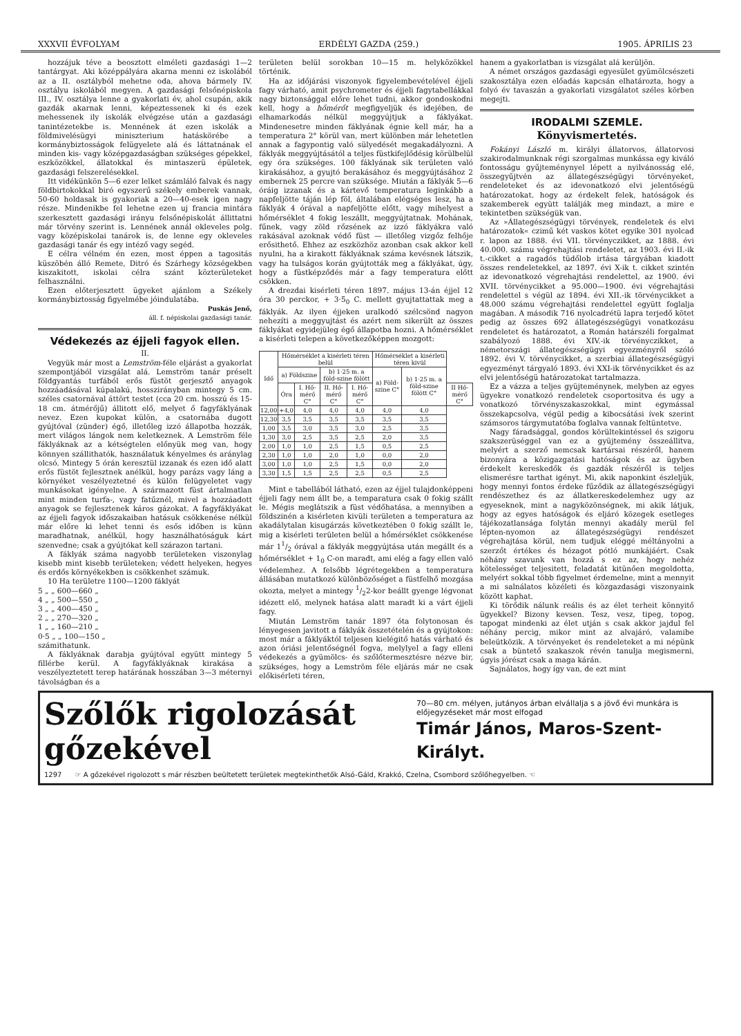XXXVII ÉVFOLYAM ERDÉLYI GAZDA (259.) 1905. ÁPRILIS 23
hozzájuk téve a beosztott elméleti gazdasági 1—2 tantárgyat. Aki középpályára akarna menni ez iskolából az a II. osztályból mehetne oda, ahova bármely IV. osztályu iskolából megyen. A gazdasági felsőnépiskola III., IV. osztálya lenne a gyakorlati év, ahol csupán, akik gazdák akarnak lenni, képeztessenek ki és ezek mehessenek ily iskolák elvégzése után a gazdasági tanintézetekbe is. Mennének át ezen iskolák a földmivelésügyi miniszterium hatáskörébe a kormánybiztosságok felügyelete alá és láttatnának el minden kis- vagy középgazdaságban szükséges gépekkel, eszközökkel, állatokkal és mintaszerü épületek, gazdasági felszerelésekkel.
Itt vidékünkön 5—6 ezer lelket számláló falvak és nagy földbirtokokkal biró egyszerű székely emberek vannak, 50-60 holdasak is gyakoriak a 20—40-esek igen nagy része. Mindenikbe fel lehetne ezen uj francia mintára szerkesztett gazdasági irányu felsőnépiskolát állittatni már törvény szerint is. Lennének annál okleveles polg. vagy középiskolai tanárok is, de lenne egy okleveles gazdasági tanár és egy intéző vagy segéd.
E célra vélném én ezen, most éppen a tagositás küszöbén álló Remete, Ditró és Szárhegy községekben kiszakitott, iskolai célra szánt közterületeket felhasználni.
Ezen előterjesztett ügyeket ajánlom a Székely kormánybiztosság figyelmébe jóindulatába.
Puskás Jenő,
áll. f. népiskolai gazdasági tanár.
Védekezés az éjjeli fagyok ellen.
II.
Vegyük már most a Lemström-féle eljárást a gyakorlat szempontjából vizsgálat alá. Lemström tanár préselt földgyantás turfából erős füstöt gerjesztő anyagok hozzáadásával kúpalakú, hosszirányban mintegy 5 cm. széles csatornával áttört testet (cca 20 cm. hosszú és 15-18 cm. átmérőjű) állitott elő, melyet ő fagyfáklyának nevez. Ezen kupokat külön, a csatornába dugott gyújtóval (zünder) égő, illetőleg izzó állapotba hozzák, mert világos lángok nem keletkeznek. A Lemström féle fáklyáknak az a kétségtelen előnyük meg van, hogy könnyen szállithatók, használatuk kényelmes és aránylag olcsó. Mintegy 5 órán keresztül izzanak és ezen idő alatt erős füstöt fejlesztnek anélkül, hogy parázs vagy láng a környéket veszélyeztetné és külön felügyeletet vagy munkásokat igényelne. A származott füst ártalmatlan mint minden turfa-, vagy fatűznél, mivel a hozzáadott anyagok se fejlesztenek káros gázokat. A fagyfáklyákat az éjjeli fagyok időszakaiban hatásuk csökkenése nélkül már előre ki lehet tenni és esős időben is künn maradhatnak, anélkül, hogy használhatóságuk kárt szenvedne; csak a gyújtókat kell szárazon tartani.
A fáklyák száma nagyobb területeken viszonylag kisebb mint kisebb területeken; védett helyeken, hegyes és erdős környékekben is csökkenhet számuk.
10 Ha területre 1100—1200 fáklyát
5 „ „ 600—660 „
4 „ „ 500—550 „
3 „ „ 400—450 „
2 „ „ 270—320 „
1 „ „ 160—210 „
0·5 „ „ 100—150 „
számithatunk.
A fáklyáknak darabja gyújtóval együtt mintegy 5 fillérbe kerül. A fagyfáklyáknak kirakása a veszélyeztetett terep határának hosszában 3—3 méternyi távolságban és a
területen belül sorokban 10—15 m. helyközökkel történik.
Ha az időjárási viszonyok figyelembevételével éjjeli fagy várható, amit psychrometer és éjjeli fagytabellákkal nagy biztonsággal előre lehet tudni, akkor gondoskodni kell, hogy a hőmérőt megfigyeljük és idejében, de elhamarkodás nélkül meggyújtjuk a fáklyákat. Mindenesetre minden fáklyának égnie kell már, ha a temperatura 2° körül van, mert különben már lehetetlen annak a fagypontig való sülyedését megakadályozni. A fáklyák meggyújtásától a teljes füstkifejlődésig körülbelül egy óra szükséges. 100 fáklyának sik területen való kirakásához, a gyujtó berakásához és meggyújtásához 2 embernek 25 percre van szüksége. Miután a fáklyák 5—6 óráig izzanak és a kártevő temperatura leginkább a napfeljötte táján lép föl, általában elégséges lesz, ha a fáklyák 4 órával a napfeljötte előtt, vagy mihelyest a hőmérséklet 4 fokig leszállt, meggyújtatnak. Mohának, fűnek, vagy zöld rőzsének az izzó fáklyákra való rakásával azoknak védő füst — illetőleg vizgőz felhője erősithető. Ehhez az eszközhöz azonban csak akkor kell nyulni, ha a kirakott fáklyáknak száma kevésnek látszik, vagy ha tulságos korán gyújtották meg a fáklyákat, úgy, hogy a füstképződés már a fagy temperatura előtt csökken.
A drezdai kisérleti téren 1897. május 13-án éjjel 12 óra 30 perckor, + 3·5<sub>0</sub> C. mellett gyujtattattak meg a fáklyák. Az ilyen éjjeken uralkodó szélcsönd nagyon nehezíti a meggyujtást és azért nem sikerült az összes fáklyákat egyidejüleg égő állapotba hozni. A hőmérséklet a kisérleti telepen a következőképpen mozgott:
| Idő | Hőmérséklet a kisérleti téren belül | | | | Hőmérséklet a kisérleti téren kivül | | |
| --- | --- | --- | --- | --- | --- | --- | --- |
| | a) Földszine | | b) 1·25 m. a föld-szine fölött | | a) Föld-szine C° | b) 1·25 m. a föld-szine fölött C° | |
| | Óra | I. Hő-mérő C° | II. Hő-mérő C° | I. Hő-mérő C° | | | II Hő-mérő C° |
| 12,00 | +4,0 | 4,0 | 4,0 | 4,0 | 4,0 | 4,0 | |
| 12,30 | 3,5 | 3,5 | 3,5 | 3,5 | 3,5 | 3,5 | |
| 1,00 | 3,5 | 3,0 | 3,5 | 3,0 | 2,5 | 3,5 | |
| 1,30 | 3,0 | 2,5 | 3,5 | 2,5 | 2,0 | 3,5 | |
| 2,00 | 1,0 | 1,0 | 2,5 | 1,5 | 0,5 | 2,5 | |
| 2,30 | 1,0 | 1,0 | 2,0 | 1,0 | 0,0 | 2,0 | |
| 3,00 | 1,0 | 1,0 | 2,5 | 1,5 | 0,0 | 2,0 | |
| 3,30 | 1,5 | 1,5 | 2,5 | 2,5 | 0,5 | 2,5 | |
Mint e tabellából látható, ezen az éjjel tulajdonképpeni éjjeli fagy nem állt be, a temparatura csak 0 fokig szállt le. Mégis meglátszik a füst védőhatása, a mennyiben a földszinén a kisérleten kivüli területen a tempe­ratura az akadálytalan kisugárzás következtében 0 fokig szállt le, mig a kisérleti területen belül a hőmérséklet csökkenése már 11/2 órával a fáklyák meggyújtása után megállt és a hőmérséklet + 1<sub>0</sub> C-on maradt, ami elég a fagy ellen való védelemhez. A felsőbb légrétegekben a temperatura állásában mutatkozó különbözőséget a füstfelhő mozgása okozta, melyet a mintegy 1/22-kor beállt gyenge légvonat idézett elő, melynek hatása alatt maradt ki a várt éjjeli fagy.
Miután Lemström tanár 1897 óta folytonosan és lényegesen javitott a fáklyák összetételén és a gyújtokon: most már a fáklyáktól teljesen kielégitő hatás várható és azon óriási jelentőségnél fogva, melylyel a fagy elleni védekezés a gyümölcs- és szőlőtermesztésre nézve bir, szükséges, hogy a Lemström féle eljárás már ne csak előkisérleti téren,
hanem a gyakorlatban is vizsgálat alá kerüljön.
A német országos gazdasági egyesület gyümölcsészeti szakosztálya ezen előadás kapcsán elhatározta, hogy a folyó év tavaszán a gyakorlati vizsgálatot széles körben megejti.
IRODALMI SZEMLE.
Könyvismertetés.
Fokányi László m. királyi állatorvos, állatorvosi szakirodalmunknak régi szorgalmas munkássa egy kiváló fontosságu gyűjteménynyel lépett a nyilvánosság elé, összegyűjtvén az állategészségügyi törvényeket, rendeleteket és az idevonatkozó elvi jelentőségü határozatokat. hogy az érdekelt felek, hatóságok és szakemberek együtt találják meg mindazt, a mire e tekintetben szükségük van.
Az »Állategészségügyi törvények, rendeletek és elvi határozatok« czimű két vaskos kötet egyike 301 nyolcad r. lapon az 1888. évi VII. törvényczikket, az 1888. évi 40.000. számu végrehajtási rendeletet, az 1903. évi II.-ik t.-cikket a ragadós tüdőlob irtása tárgyában kiadott összes rendeletekkel, az 1897. évi X-ik t. cikket szintén az idevonatkozó végrehajtási rendelettel, az 1900. évi XVII. törvénycikket a 95.000—1900. évi végrehajtási rendelettel s végül az 1894. évi XII.-ik törvénycikket a 48.000 számu végrehajtási rendelettel együtt foglalja magában. A második 716 nyolcadrétü lapra terjedő kötet pedig az összes 692 állategészségügyi vonatkozásu rendeletet és határozatot, a Román határszéli forgalmat szabályozó 1888. évi XIV.-ik törvényczikket, a németországi állategészségügyi egyezményről szóló 1892. évi V. törvénycikket, a szerbiai állategészségügyi egyezményt tárgyaló 1893. évi XXI-ik törvénycikket és az elvi jelentőségü határozatokat tartalmazza.
Ez a vázza a teljes gyüjteménynek, melyben az egyes ügyekre vonatkozó rendeletek csoportositva és ugy a vonatkozó törvényszakaszokkal, mint egymással összekapcsolva, végül pedig a kibocsátási ívek szerint számsoros tárgymutatóba foglalva vannak feltüntetve.
Nagy fáradsággal, gondos körültekintéssel és szigoru szakszerüséggel van ez a gyüjtemény összeállitva, melyért a szerző nemcsak kartársai részéről, hanem bizonyára a közigazgatási hatóságok és az ügyben érdekelt kereskedők és gazdák részéről is teljes elismerésre tarthat igényt. Mi, akik naponkint észleljük, hogy mennyi fontos érdeke fűződik az állategészségügyi rendészethez és az állatkereskedelemhez ugy az egyeseknek, mint a nagyközönségnek, mi akik látjuk, hogy az egyes hatóságok és eljáró közegek esetleges tájékozatlansága folytán mennyi akadály merül fel lépten-nyomon az állategészségügyi rendészet végrehajtása körül, nem tudjuk eléggé méltányolni a szerzőt értékes és hézagot pótló munkájáért. Csak néhány szavunk van hozzá s ez az, hogy nehéz kötelességet teljesitett, feladatát kitünően megoldotta, melyért sokkal több figyelmet érdemelne, mint a mennyit a mi salnálatos közéleti és közgazdasági viszonyaink között kaphat.
Ki törődik nálunk reális és az élet terheit könnyitő ügyekkel? Bizony kevsen. Tesz, vesz, tipeg, topog, tapogat mindenki az élet utján s csak akkor jajdul fel néhány percig, mikor mint az alvajáró, valamibe beleütközik. A törvényeket és rendeleteket a mi népünk csak a büntető szakaszok révén tanulja megismerni, úgyis jórészt csak a maga kárán.
Sajnálatos, hogy így van, de ezt mint
Szőlők rigolozását gőzekével
70—80 cm. mélyen, jutányos árban elvállalja s a jövő évi munkára is előjegyzéseket már most elfogad
Timár János, Maros-Szent-Királyt.
1297 ☞ A gőzekével rigolozott s már részben beültetett területek megtekinthetők Alsó-Gáld, Krakkó, Czelna, Csombord szőlőhegyelben. ☜